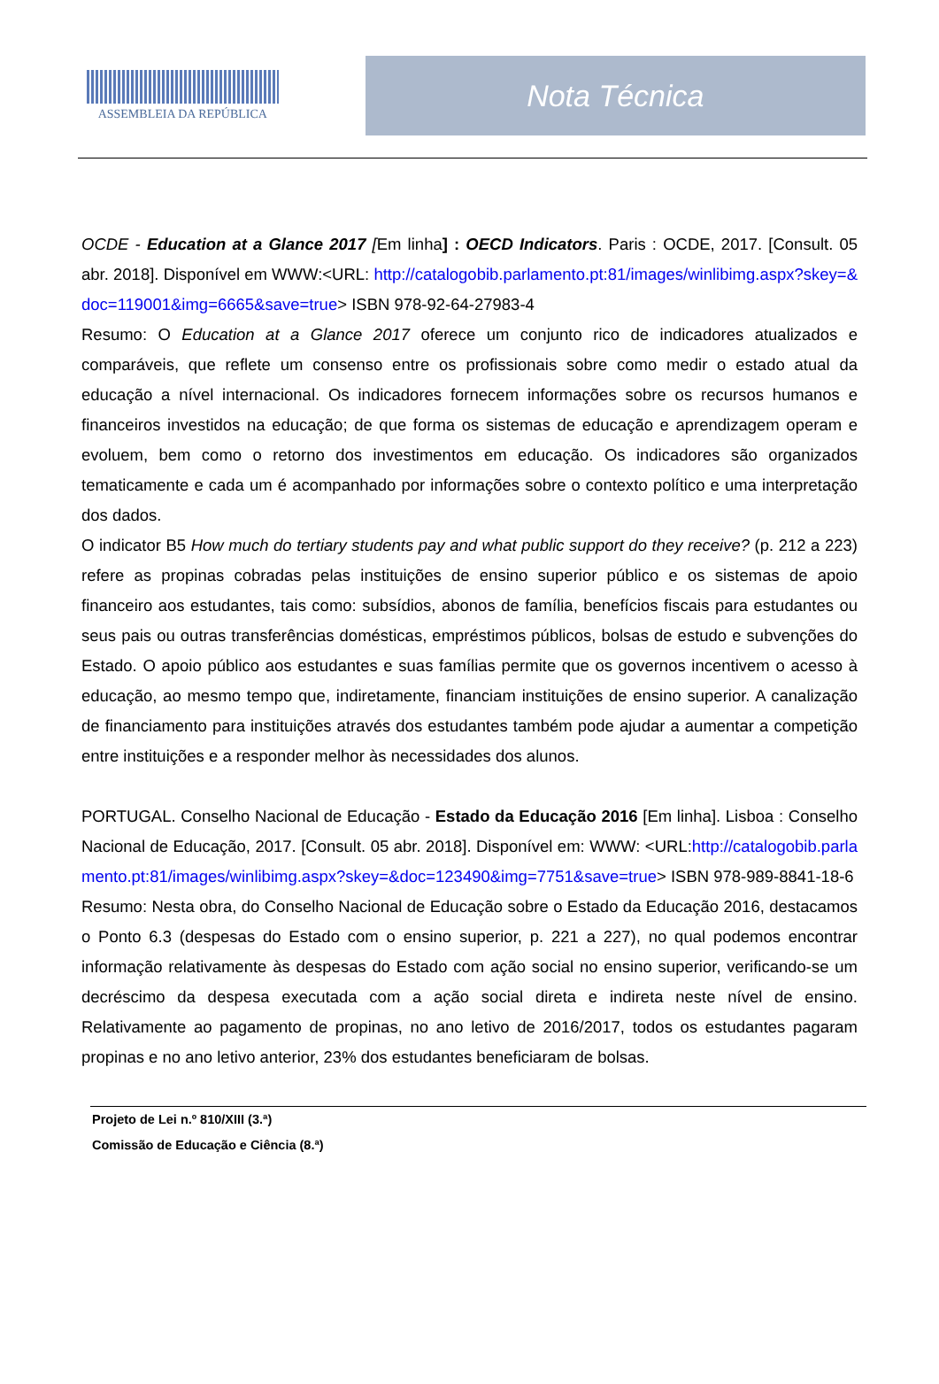ASSEMBLEIA DA REPÚBLICA
Nota Técnica
OCDE - Education at a Glance 2017 [Em linha] : OECD Indicators. Paris : OCDE, 2017. [Consult. 05 abr. 2018]. Disponível em WWW:<URL: http://catalogobib.parlamento.pt:81/images/winlibimg.aspx?skey=&doc=119001&img=6665&save=true> ISBN 978-92-64-27983-4
Resumo: O Education at a Glance 2017 oferece um conjunto rico de indicadores atualizados e comparáveis, que reflete um consenso entre os profissionais sobre como medir o estado atual da educação a nível internacional. Os indicadores fornecem informações sobre os recursos humanos e financeiros investidos na educação; de que forma os sistemas de educação e aprendizagem operam e evoluem, bem como o retorno dos investimentos em educação. Os indicadores são organizados tematicamente e cada um é acompanhado por informações sobre o contexto político e uma interpretação dos dados.
O indicator B5 How much do tertiary students pay and what public support do they receive? (p. 212 a 223) refere as propinas cobradas pelas instituições de ensino superior público e os sistemas de apoio financeiro aos estudantes, tais como: subsídios, abonos de família, benefícios fiscais para estudantes ou seus pais ou outras transferências domésticas, empréstimos públicos, bolsas de estudo e subvenções do Estado. O apoio público aos estudantes e suas famílias permite que os governos incentivem o acesso à educação, ao mesmo tempo que, indiretamente, financiam instituições de ensino superior. A canalização de financiamento para instituições através dos estudantes também pode ajudar a aumentar a competição entre instituições e a responder melhor às necessidades dos alunos.
PORTUGAL. Conselho Nacional de Educação - Estado da Educação 2016 [Em linha]. Lisboa : Conselho Nacional de Educação, 2017. [Consult. 05 abr. 2018]. Disponível em: WWW: <URL:http://catalogobib.parlamento.pt:81/images/winlibimg.aspx?skey=&doc=123490&img=7751&save=true> ISBN 978-989-8841-18-6
Resumo: Nesta obra, do Conselho Nacional de Educação sobre o Estado da Educação 2016, destacamos o Ponto 6.3 (despesas do Estado com o ensino superior, p. 221 a 227), no qual podemos encontrar informação relativamente às despesas do Estado com ação social no ensino superior, verificando-se um decréscimo da despesa executada com a ação social direta e indireta neste nível de ensino. Relativamente ao pagamento de propinas, no ano letivo de 2016/2017, todos os estudantes pagaram propinas e no ano letivo anterior, 23% dos estudantes beneficiaram de bolsas.
Projeto de Lei n.º 810/XIII (3.ª)
Comissão de Educação e Ciência (8.ª)